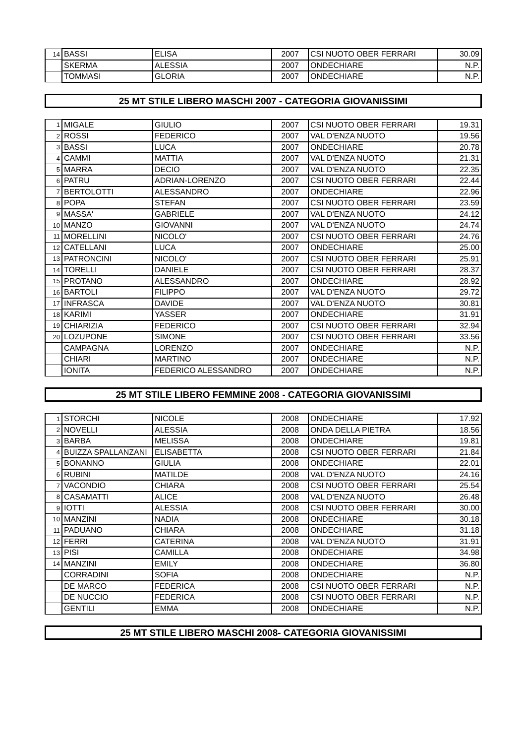| 14 | BASSI | ELISA | 2007 | CSI NUOTO OBER FERRARI | 30.09 |
| | SKERMA | ALESSIA | 2007 | ONDECHIARE | N.P. |
| | TOMMASI | GLORIA | 2007 | ONDECHIARE | N.P. |
25 MT STILE LIBERO MASCHI 2007 - CATEGORIA GIOVANISSIMI
| 1 | MIGALE | GIULIO | 2007 | CSI NUOTO OBER FERRARI | 19.31 |
| 2 | ROSSI | FEDERICO | 2007 | VAL D'ENZA NUOTO | 19.56 |
| 3 | BASSI | LUCA | 2007 | ONDECHIARE | 20.78 |
| 4 | CAMMI | MATTIA | 2007 | VAL D'ENZA NUOTO | 21.31 |
| 5 | MARRA | DECIO | 2007 | VAL D'ENZA NUOTO | 22.35 |
| 6 | PATRU | ADRIAN-LORENZO | 2007 | CSI NUOTO OBER FERRARI | 22.44 |
| 7 | BERTOLOTTI | ALESSANDRO | 2007 | ONDECHIARE | 22.96 |
| 8 | POPA | STEFAN | 2007 | CSI NUOTO OBER FERRARI | 23.59 |
| 9 | MASSA' | GABRIELE | 2007 | VAL D'ENZA NUOTO | 24.12 |
| 10 | MANZO | GIOVANNI | 2007 | VAL D'ENZA NUOTO | 24.74 |
| 11 | MORELLINI | NICOLO' | 2007 | CSI NUOTO OBER FERRARI | 24.76 |
| 12 | CATELLANI | LUCA | 2007 | ONDECHIARE | 25.00 |
| 13 | PATRONCINI | NICOLO' | 2007 | CSI NUOTO OBER FERRARI | 25.91 |
| 14 | TORELLI | DANIELE | 2007 | CSI NUOTO OBER FERRARI | 28.37 |
| 15 | PROTANO | ALESSANDRO | 2007 | ONDECHIARE | 28.92 |
| 16 | BARTOLI | FILIPPO | 2007 | VAL D'ENZA NUOTO | 29.72 |
| 17 | INFRASCA | DAVIDE | 2007 | VAL D'ENZA NUOTO | 30.81 |
| 18 | KARIMI | YASSER | 2007 | ONDECHIARE | 31.91 |
| 19 | CHIARIZIA | FEDERICO | 2007 | CSI NUOTO OBER FERRARI | 32.94 |
| 20 | LOZUPONE | SIMONE | 2007 | CSI NUOTO OBER FERRARI | 33.56 |
| | CAMPAGNA | LORENZO | 2007 | ONDECHIARE | N.P. |
| | CHIARI | MARTINO | 2007 | ONDECHIARE | N.P. |
| | IONITA | FEDERICO ALESSANDRO | 2007 | ONDECHIARE | N.P. |
25 MT STILE LIBERO FEMMINE 2008 - CATEGORIA GIOVANISSIMI
| 1 | STORCHI | NICOLE | 2008 | ONDECHIARE | 17.92 |
| 2 | NOVELLI | ALESSIA | 2008 | ONDA DELLA PIETRA | 18.56 |
| 3 | BARBA | MELISSA | 2008 | ONDECHIARE | 19.81 |
| 4 | BUIZZA SPALLANZANI | ELISABETTA | 2008 | CSI NUOTO OBER FERRARI | 21.84 |
| 5 | BONANNO | GIULIA | 2008 | ONDECHIARE | 22.01 |
| 6 | RUBINI | MATILDE | 2008 | VAL D'ENZA NUOTO | 24.16 |
| 7 | VACONDIO | CHIARA | 2008 | CSI NUOTO OBER FERRARI | 25.54 |
| 8 | CASAMATTI | ALICE | 2008 | VAL D'ENZA NUOTO | 26.48 |
| 9 | IOTTI | ALESSIA | 2008 | CSI NUOTO OBER FERRARI | 30.00 |
| 10 | MANZINI | NADIA | 2008 | ONDECHIARE | 30.18 |
| 11 | PADUANO | CHIARA | 2008 | ONDECHIARE | 31.18 |
| 12 | FERRI | CATERINA | 2008 | VAL D'ENZA NUOTO | 31.91 |
| 13 | PISI | CAMILLA | 2008 | ONDECHIARE | 34.98 |
| 14 | MANZINI | EMILY | 2008 | ONDECHIARE | 36.80 |
| | CORRADINI | SOFIA | 2008 | ONDECHIARE | N.P. |
| | DE MARCO | FEDERICA | 2008 | CSI NUOTO OBER FERRARI | N.P. |
| | DE NUCCIO | FEDERICA | 2008 | CSI NUOTO OBER FERRARI | N.P. |
| | GENTILI | EMMA | 2008 | ONDECHIARE | N.P. |
25 MT STILE LIBERO MASCHI 2008- CATEGORIA GIOVANISSIMI